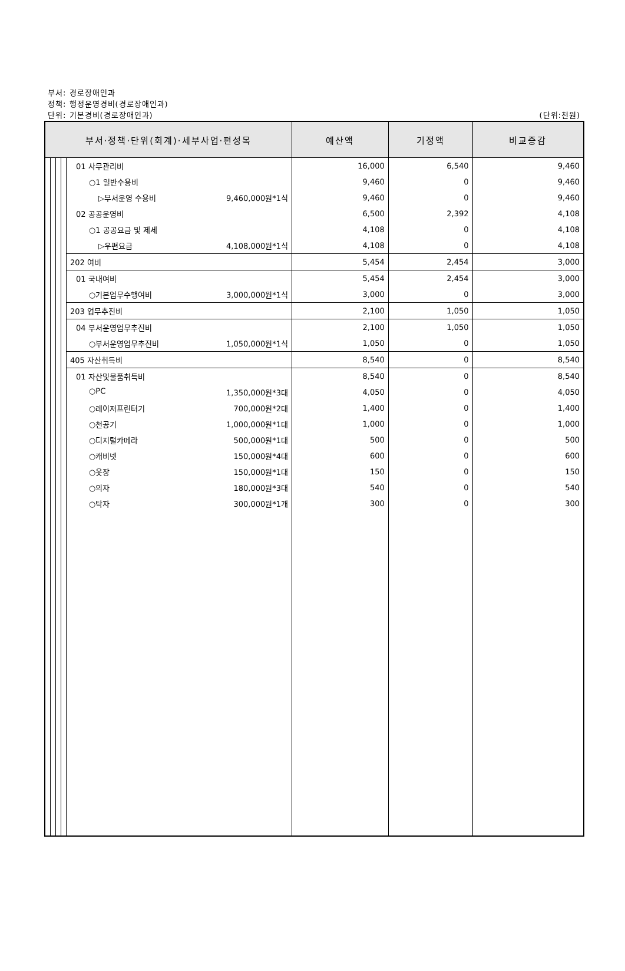부서: 경로장애인과
정책: 행정운영경비(경로장애인과)
단위: 기본경비(경로장애인과) (단위:천원)
| 부서·정책·단위(회계)·세부사업·편성목 | | | | | 예산액 | 기정액 | 비교증감 |
| --- | --- | --- | --- | --- | --- | --- | --- |
| | | | | 01 사무관리비 | 16,000 | 6,540 | 9,460 |
| | | | | ○1 일반수용비 | 9,460 | 0 | 9,460 |
| | | | | ▷부서운영 수용비 9,460,000원*1식 | 9,460 | 0 | 9,460 |
| | | | | 02 공공운영비 | 6,500 | 2,392 | 4,108 |
| | | | | ○1 공공요금 및 제세 | 4,108 | 0 | 4,108 |
| | | | | ▷우편요금 4,108,000원*1식 | 4,108 | 0 | 4,108 |
| | | | | 202 여비 | 5,454 | 2,454 | 3,000 |
| | | | | 01 국내여비 | 5,454 | 2,454 | 3,000 |
| | | | | ○기본업무수행여비 3,000,000원*1식 | 3,000 | 0 | 3,000 |
| | | | | 203 업무추진비 | 2,100 | 1,050 | 1,050 |
| | | | | 04 부서운영업무추진비 | 2,100 | 1,050 | 1,050 |
| | | | | ○부서운영업무추진비 1,050,000원*1식 | 1,050 | 0 | 1,050 |
| | | | | 405 자산취득비 | 8,540 | 0 | 8,540 |
| | | | | 01 자산및물품취득비 | 8,540 | 0 | 8,540 |
| | | | | ○PC 1,350,000원*3대 | 4,050 | 0 | 4,050 |
| | | | | ○레이저프린터기 700,000원*2대 | 1,400 | 0 | 1,400 |
| | | | | ○천공기 1,000,000원*1대 | 1,000 | 0 | 1,000 |
| | | | | ○디지털카메라 500,000원*1대 | 500 | 0 | 500 |
| | | | | ○캐비넷 150,000원*4대 | 600 | 0 | 600 |
| | | | | ○옷장 150,000원*1대 | 150 | 0 | 150 |
| | | | | ○의자 180,000원*3대 | 540 | 0 | 540 |
| | | | | ○탁자 300,000원*1개 | 300 | 0 | 300 |